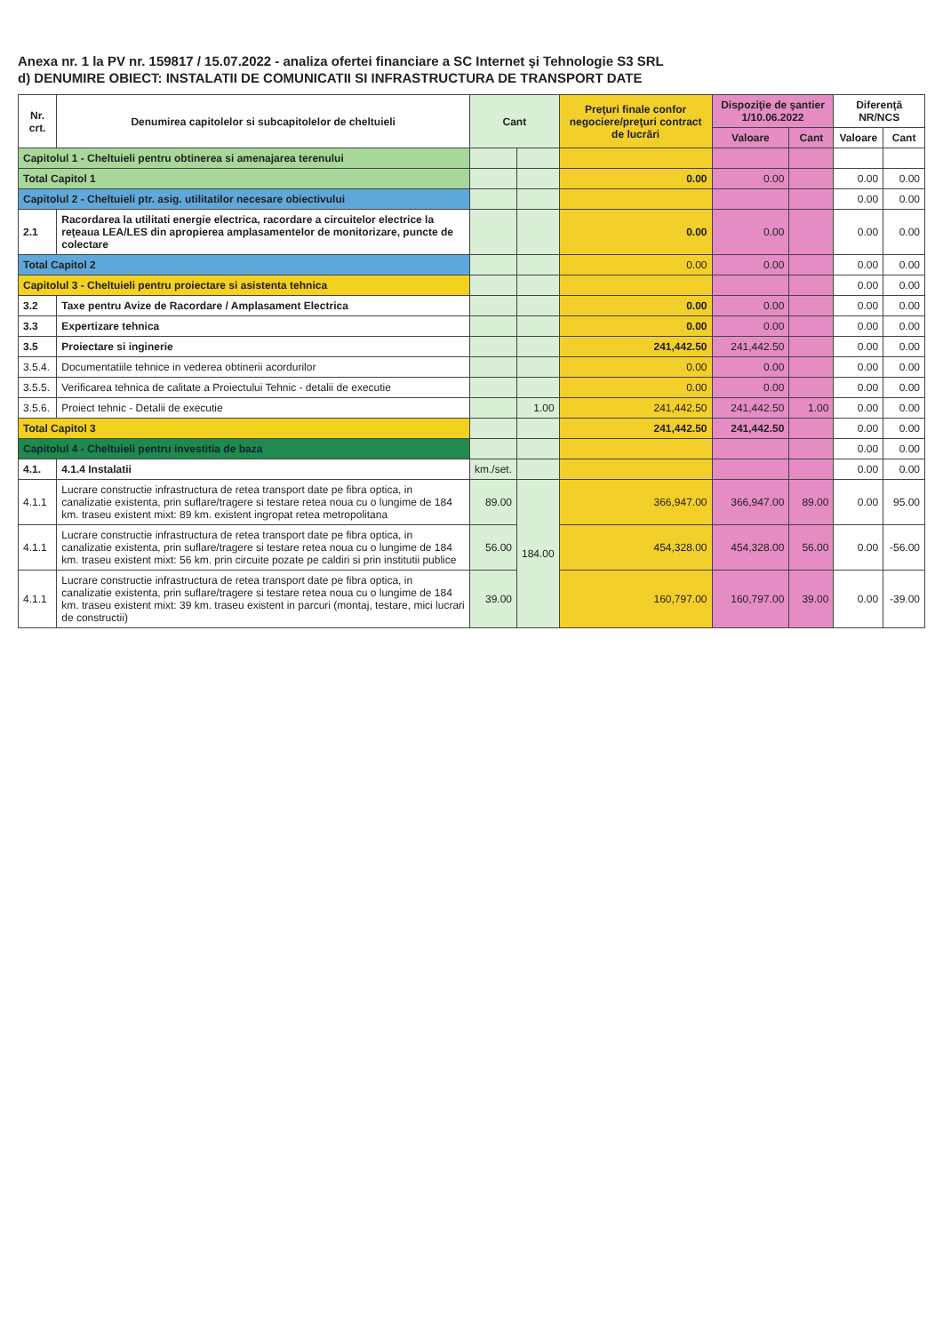Anexa nr. 1 la PV nr. 159817 / 15.07.2022 - analiza ofertei financiare a SC Internet şi Tehnologie S3 SRL
d) DENUMIRE OBIECT: INSTALATII DE COMUNICATII SI INFRASTRUCTURA DE TRANSPORT DATE
| Nr. crt. | Denumirea capitolelor si subcapitolelor de cheltuieli | Cant | | Preţuri finale confor negociere/preţuri contract de lucrări | Dispoziţie de şantier 1/10.06.2022 | | Diferenţă NR/NCS | |
| --- | --- | --- | --- | --- | --- | --- | --- | --- |
| | | | | | Valoare | Cant | Valoare | Cant |
| Capitolul 1 - Cheltuieli pentru obtinerea si amenajarea terenului | | | | | | | | |
| Total Capitol 1 | | | | 0.00 | 0.00 | | 0.00 | 0.00 |
| Capitolul 2 - Cheltuieli ptr. asig. utilitatilor necesare obiectivului | | | | | | | 0.00 | 0.00 |
| 2.1 | Racordarea la utilitati energie electrica, racordare a circuitelor electrice la reţeaua LEA/LES din apropierea amplasamentelor de monitorizare, puncte de colectare | | | 0.00 | 0.00 | | 0.00 | 0.00 |
| Total Capitol 2 | | | | 0.00 | 0.00 | | 0.00 | 0.00 |
| Capitolul 3 - Cheltuieli pentru proiectare si asistenta tehnica | | | | | | | 0.00 | 0.00 |
| 3.2 | Taxe pentru Avize de Racordare / Amplasament Electrica | | | 0.00 | 0.00 | | 0.00 | 0.00 |
| 3.3 | Expertizare tehnica | | | 0.00 | 0.00 | | 0.00 | 0.00 |
| 3.5 | Proiectare si inginerie | | | 241,442.50 | 241,442.50 | | 0.00 | 0.00 |
| 3.5.4. | Documentatiile tehnice in vederea obtinerii acordurilor | | | 0.00 | 0.00 | | 0.00 | 0.00 |
| 3.5.5. | Verificarea tehnica de calitate a Proiectului Tehnic - detalii de executie | | | 0.00 | 0.00 | | 0.00 | 0.00 |
| 3.5.6. | Proiect tehnic - Detalii de executie | | 1.00 | 241,442.50 | 241,442.50 | 1.00 | 0.00 | 0.00 |
| Total Capitol 3 | | | | 241,442.50 | 241,442.50 | | 0.00 | 0.00 |
| Capitolul 4 - Cheltuieli pentru investitia de baza | | | | | | | 0.00 | 0.00 |
| 4.1. | 4.1.4 Instalatii | km./set. | | | | | 0.00 | 0.00 |
| 4.1.1 | Lucrare constructie infrastructura de retea transport date pe fibra optica, in canalizatie existenta, prin suflare/tragere si testare retea noua cu o lungime de 184 km. traseu existent mixt: 89 km. existent ingropat retea metropolitana | 89.00 | 184.00 | 366,947.00 | 366,947.00 | 89.00 | 0.00 | 95.00 |
| 4.1.1 | Lucrare constructie infrastructura de retea transport date pe fibra optica, in canalizatie existenta, prin suflare/tragere si testare retea noua cu o lungime de 184 km. traseu existent mixt: 56 km. prin circuite pozate pe caldiri si prin institutii publice | 56.00 | | 454,328.00 | 454,328.00 | 56.00 | 0.00 | -56.00 |
| 4.1.1 | Lucrare constructie infrastructura de retea transport date pe fibra optica, in canalizatie existenta, prin suflare/tragere si testare retea noua cu o lungime de 184 km. traseu existent mixt: 39 km. traseu existent in parcuri (montaj, testare, mici lucrari de constructii) | 39.00 | | 160,797.00 | 160,797.00 | 39.00 | 0.00 | -39.00 |